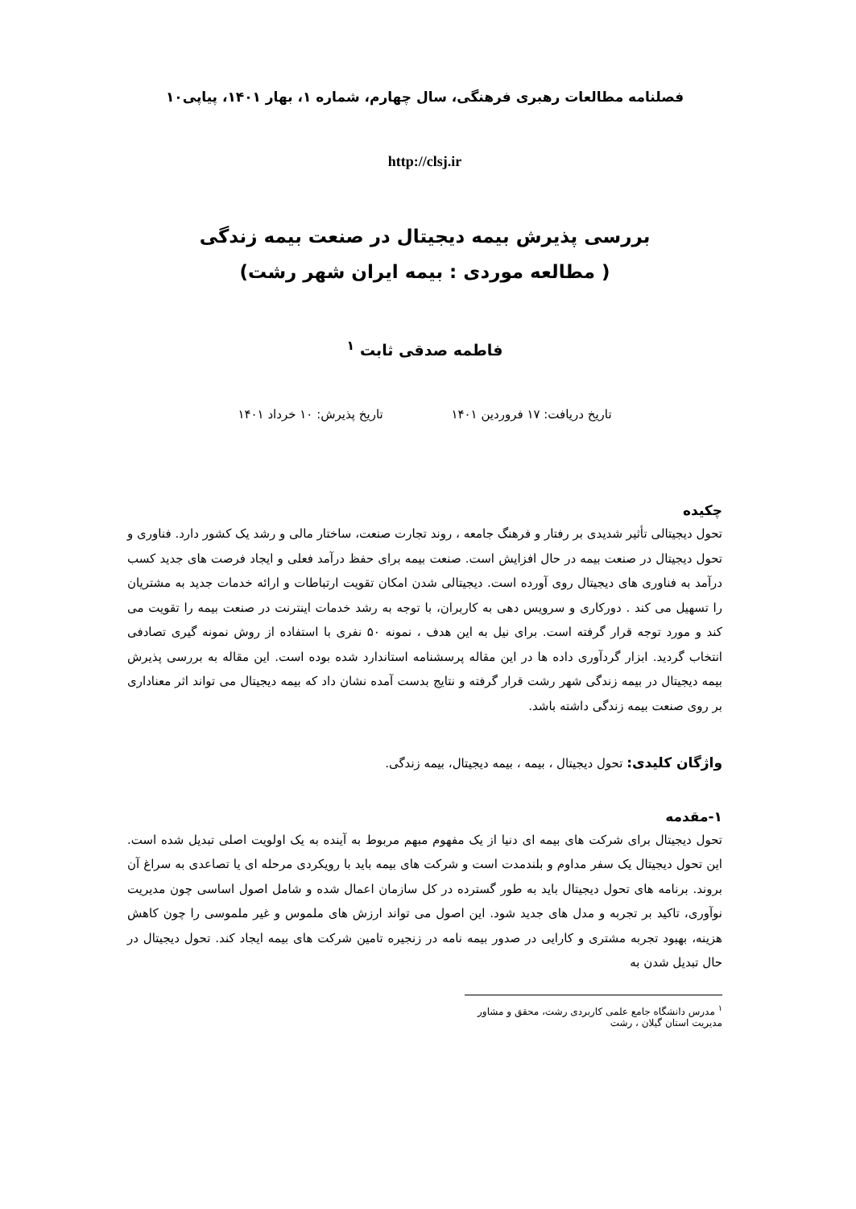فصلنامه مطالعات رهبری فرهنگی، سال چهارم، شماره ۱، بهار ۱۴۰۱، پیاپی۱۰
http://clsj.ir
بررسی پذیرش بیمه دیجیتال در صنعت بیمه زندگی
( مطالعه موردی : بیمه ایران شهر رشت)
فاطمه صدقی ثابت <sup>۱</sup>
تاریخ دریافت: ۱۷ فروردین ۱۴۰۱ تاریخ پذیرش: ۱۰ خرداد ۱۴۰۱
چکیده
تحول دیجیتالی تأثیر شدیدی بر رفتار و فرهنگ جامعه ، روند تجارت صنعت، ساختار مالی و رشد یک کشور دارد. فناوری و تحول دیجیتال در صنعت بیمه در حال افزایش است. صنعت بیمه برای حفظ درآمد فعلی و ایجاد فرصت های جدید کسب درآمد به فناوری های دیجیتال روی آورده است. دیجیتالی شدن امکان تقویت ارتباطات و ارائه خدمات جدید به مشتریان را تسهیل می کند . دورکاری و سرویس دهی به کاربران، با توجه به رشد خدمات اینترنت در صنعت بیمه را تقویت می کند و مورد توجه قرار گرفته است. برای نیل به این هدف ، نمونه ۵۰ نفری با استفاده از روش نمونه گیری تصادفی انتخاب گردید. ابزار گردآوری داده ها در این مقاله پرسشنامه استاندارد شده بوده است. این مقاله به بررسی پذیرش بیمه دیجیتال در بیمه زندگی شهر رشت قرار گرفته و نتایج بدست آمده نشان داد که بیمه دیجیتال می تواند اثر معناداری بر روی صنعت بیمه زندگی داشته باشد.
واژگان کلیدی: تحول دیجیتال ، بیمه ، بیمه دیجیتال، بیمه زندگی.
۱-مقدمه
تحول دیجیتال برای شرکت های بیمه ای دنیا از یک مفهوم مبهم مربوط به آینده به یک اولویت اصلی تبدیل شده است. این تحول دیجیتال یک سفر مداوم و بلندمدت است و شرکت های بیمه باید با رویکردی مرحله ای یا تصاعدی به سراغ آن بروند. برنامه های تحول دیجیتال باید به طور گسترده در کل سازمان اعمال شده و شامل اصول اساسی چون مدیریت نوآوری، تاکید بر تجربه و مدل های جدید شود. این اصول می تواند ارزش های ملموس و غیر ملموسی را چون کاهش هزینه، بهبود تجربه مشتری و کارایی در صدور بیمه نامه در زنجیره تامین شرکت های بیمه ایجاد کند. تحول دیجیتال در حال تبدیل شدن به
<sup>۱</sup> مدرس دانشگاه جامع علمی کاربردی رشت، محقق و مشاور مدیریت استان گیلان ، رشت